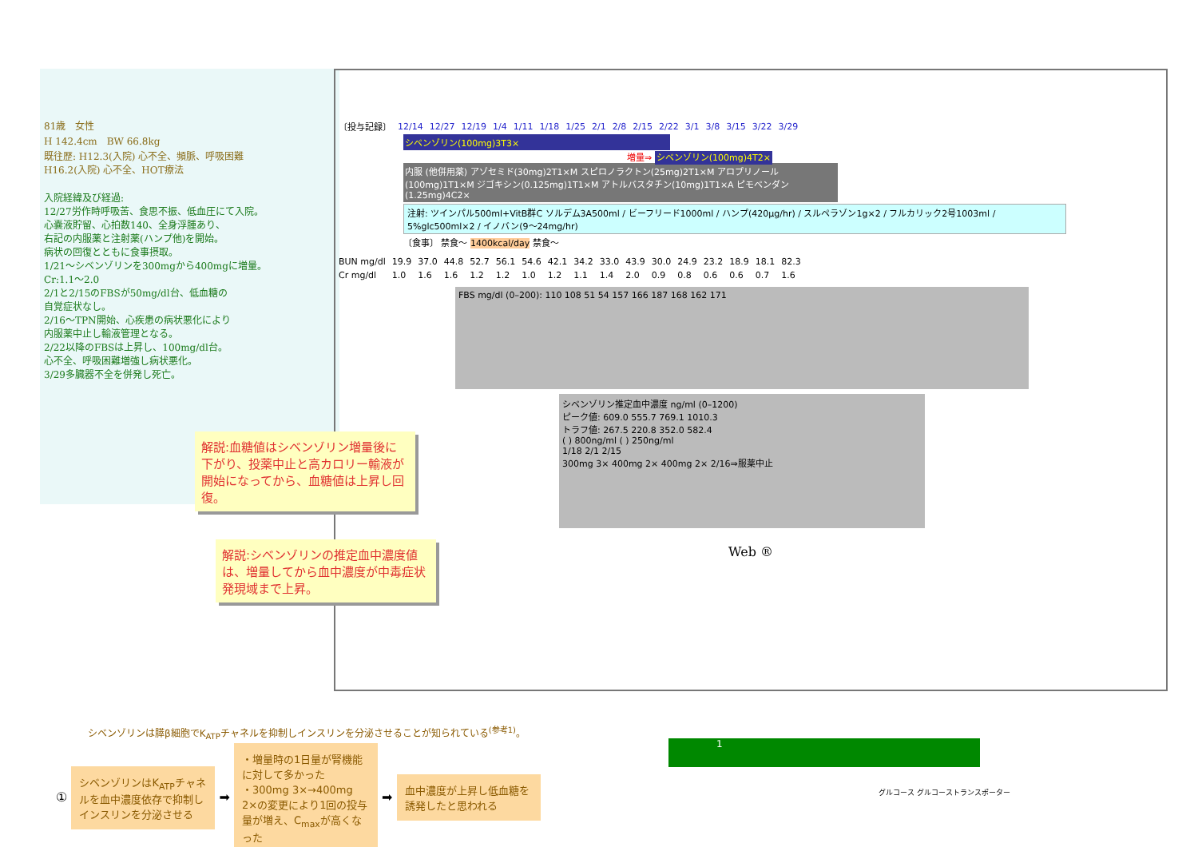81歳　女性
H 142.4cm　BW 66.8kg
既往歴: H12.3(入院) 心不全、頻脈、呼吸困難
H16.2(入院) 心不全、HOT療法
入院経緯及び経過:
12/27労作時呼吸苦、食思不振、低血圧にて入院。
心嚢液貯留、心拍数140、全身浮腫あり、
右記の内服薬と注射薬(ハンプ他)を開始。
病状の回復とともに食事摂取。
1/21～シベンゾリンを300mgから400mgに増量。
Cr:1.1～2.0
2/1と2/15のFBSが50mg/dl台、低血糖の
自覚症状なし。
2/16～TPN開始、心疾患の病状悪化により
内服薬中止し輸液管理となる。
2/22以降のFBSは上昇し、100mg/dl台。
心不全、呼吸困難増強し病状悪化。
3/29多臓器不全を併発し死亡。
| 〔投与記録〕 | 12/14 | 12/27 | 12/19 | 1/4 | 1/11 | 1/18 | 1/25 | 2/1 | 2/8 | 2/15 | 2/22 | 3/1 | 3/8 | 3/15 | 3/22 | 3/29 |
シベンゾリン(100mg)3T3×
増量⇒ シベンゾリン(100mg)4T2×
内服 (他併用薬) アゾセミド(30mg)2T1×M スピロノラクトン(25mg)2T1×M アロプリノール(100mg)1T1×M ジゴキシン(0.125mg)1T1×M アトルバスタチン(10mg)1T1×A ピモベンダン(1.25mg)4C2×
注射: ツインパル500ml+VitB群C ソルデム3A500ml / ビーフリード1000ml / ハンプ(420μg/hr) / スルペラゾン1g×2 / フルカリック2号1003ml / 5%glc500ml×2 / イノバン(9～24mg/hr)
〔食事〕 禁食～ 1400kcal/day 禁食～
| BUN mg/dl | 19.9 | 37.0 | 44.8 | 52.7 | 56.1 | 54.6 | 42.1 | 34.2 | 33.0 | 43.9 | 30.0 | 24.9 | 23.2 | 18.9 | 18.1 | 82.3 |
| Cr mg/dl | 1.0 | 1.6 | 1.6 | 1.2 | 1.2 | 1.0 | 1.2 | 1.1 | 1.4 | 2.0 | 0.9 | 0.8 | 0.6 | 0.6 | 0.7 | 1.6 |
FBS mg/dl (0–200): 110 108 51 54 157 166 187 168 162 171
シベンゾリン推定血中濃度 ng/ml (0–1200)
ピーク値: 609.0 555.7 769.1 1010.3
トラフ値: 267.5 220.8 352.0 582.4
( ) 800ng/ml ( ) 250ng/ml
1/18 2/1 2/15
300mg 3× 400mg 2× 400mg 2× 2/16⇒服薬中止
Web ®
解説:血糖値はシベンゾリン増量後に下がり、投薬中止と高カロリー輸液が開始になってから、血糖値は上昇し回復。
解説:シベンゾリンの推定血中濃度値は、増量してから血中濃度が中毒症状発現域まで上昇。
シベンゾリンは膵β細胞でK<sub>ATP</sub>チャネルを抑制しインスリンを分泌させることが知られている<sup>(参考1)</sup>。
① シベンゾリンはK<sub>ATP</sub>チャネルを血中濃度依存で抑制しインスリンを分泌させる ➡ ・増量時の1日量が腎機能に対して多かった
・300mg 3×→400mg 2×の変更により1回の投与量が増え、C<sub>max</sub>が高くなった ➡ 血中濃度が上昇し低血糖を誘発したと思われる
1
グルコース グルコーストランスポーター